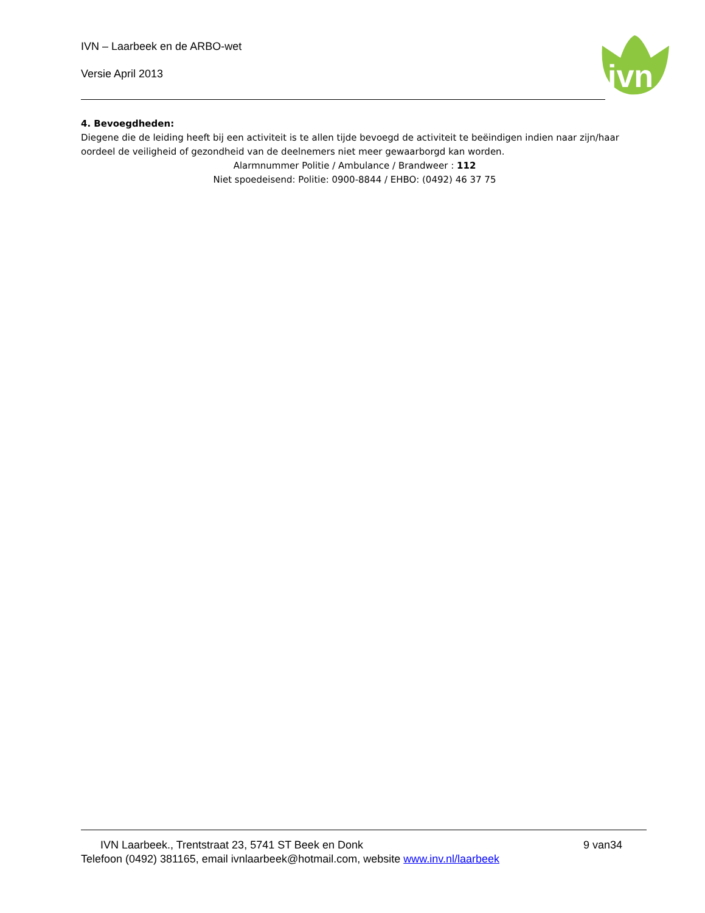IVN – Laarbeek en de ARBO-wet
Versie April 2013
ivn
4. Bevoegdheden:
Diegene die de leiding heeft bij een activiteit is te allen tijde bevoegd de activiteit te beëindigen indien naar zijn/haar oordeel de veiligheid of gezondheid van de deelnemers niet meer gewaarborgd kan worden.
Alarmnummer Politie / Ambulance / Brandweer : 112
Niet spoedeisend: Politie: 0900-8844 / EHBO: (0492) 46 37 75
IVN Laarbeek., Trentstraat 23, 5741 ST Beek en Donk 9 van34
Telefoon (0492) 381165, email ivnlaarbeek@hotmail.com, website www.inv.nl/laarbeek